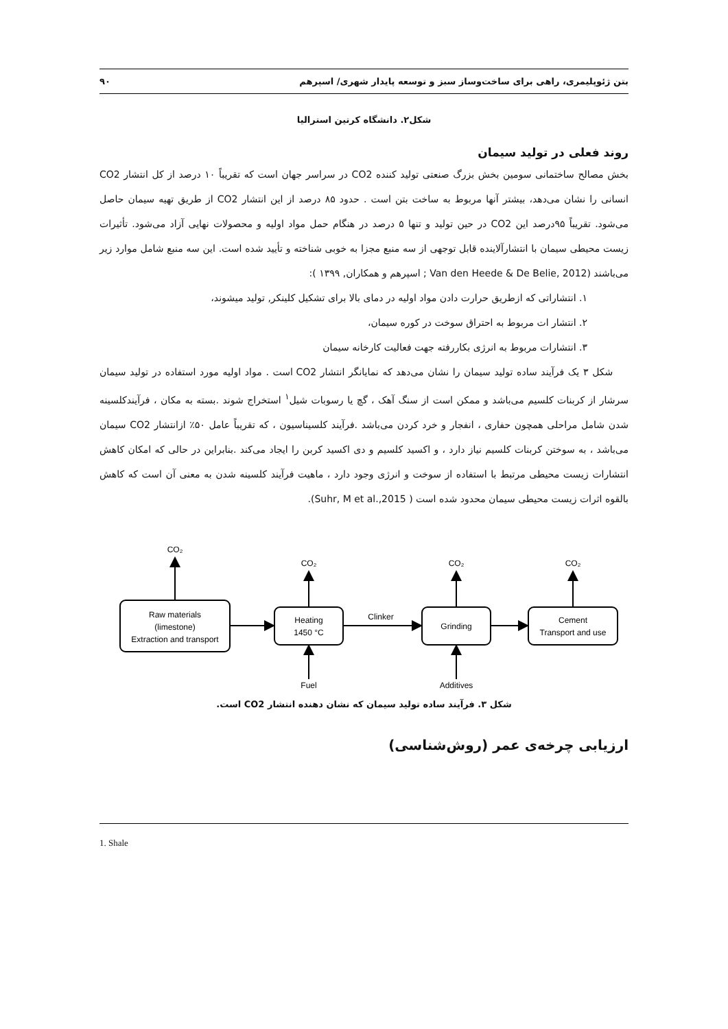بتن ژئوپلیمری، راهی برای ساخت‌وساز سبز و توسعه پایدار شهری/ اسپرهم ۹۰
شکل۲. دانشگاه کرتین استرالیا
روند فعلی در تولید سیمان
بخش مصالح ساختمانی سومین بخش بزرگ صنعتی تولید کننده CO2 در سراسر جهان است که تقریباً ۱۰ درصد از کل انتشار CO2 انسانی را نشان می‌دهد، بیشتر آنها مربوط به ساخت بتن است . حدود ۸۵ درصد از این انتشار CO2 از طریق تهیه سیمان حاصل می‌شود. تقریباً ۹۵درصد این CO2 در حین تولید و تنها ۵ درصد در هنگام حمل مواد اولیه و محصولات نهایی آزاد می‌شود. تأثیرات زیست محیطی سیمان با انتشارآلاینده قابل توجهی از سه منبع مجزا به خوبی شناخته و تأیید شده است. این سه منبع شامل موارد زیر می‌باشند (Van den Heede & De Belie, 2012 ; اسپرهم و همکاران, ۱۳۹۹ ):
۱. انتشاراتی که ازطریق حرارت دادن مواد اولیه در دمای بالا برای تشکیل کلینکر, تولید میشوند،
۲. انتشار ات مربوط به احتراق سوخت در کوره سیمان،
۳. انتشارات مربوط به انرژی بکاررفته جهت فعالیت کارخانه سیمان
شکل ۳ یک فرآیند ساده تولید سیمان را نشان می‌دهد که نمایانگر انتشار CO2 است . مواد اولیه مورد استفاده در تولید سیمان سرشار از کربنات کلسیم می‌باشد و ممکن است از سنگ آهک ، گچ یا رسوبات شیل<sup>۱</sup> استخراج شوند .بسته به مکان ، فرآیندکلسینه شدن شامل مراحلی همچون حفاری ، انفجار و خرد کردن می‌باشد .فرآیند کلسیناسیون ، که تقریباً عامل ۵۰٪ ازانتشار CO2 سیمان می‌باشد ، به سوختن کربنات کلسیم نیاز دارد ، و اکسید کلسیم و دی اکسید کربن را ایجاد می‌کند .بنابراین در حالی که امکان کاهش انتشارات زیست محیطی مرتبط با استفاده از سوخت و انرژی وجود دارد ، ماهیت فرآیند کلسینه شدن به معنی آن است که کاهش بالقوه اثرات زیست محیطی سیمان محدود شده است ( Suhr, M et al.,2015).
CO₂
CO₂
CO₂
CO₂
Raw materials
(limestone)
Extraction and transport
Heating
1450 °C
Clinker
Grinding
Cement
Transport and use
Fuel
Additives
شکل ۳. فرآیند ساده تولید سیمان که نشان دهنده انتشار CO2 است.
ارزیابی چرخه‌ی عمر (روش‌شناسی)
1. Shale